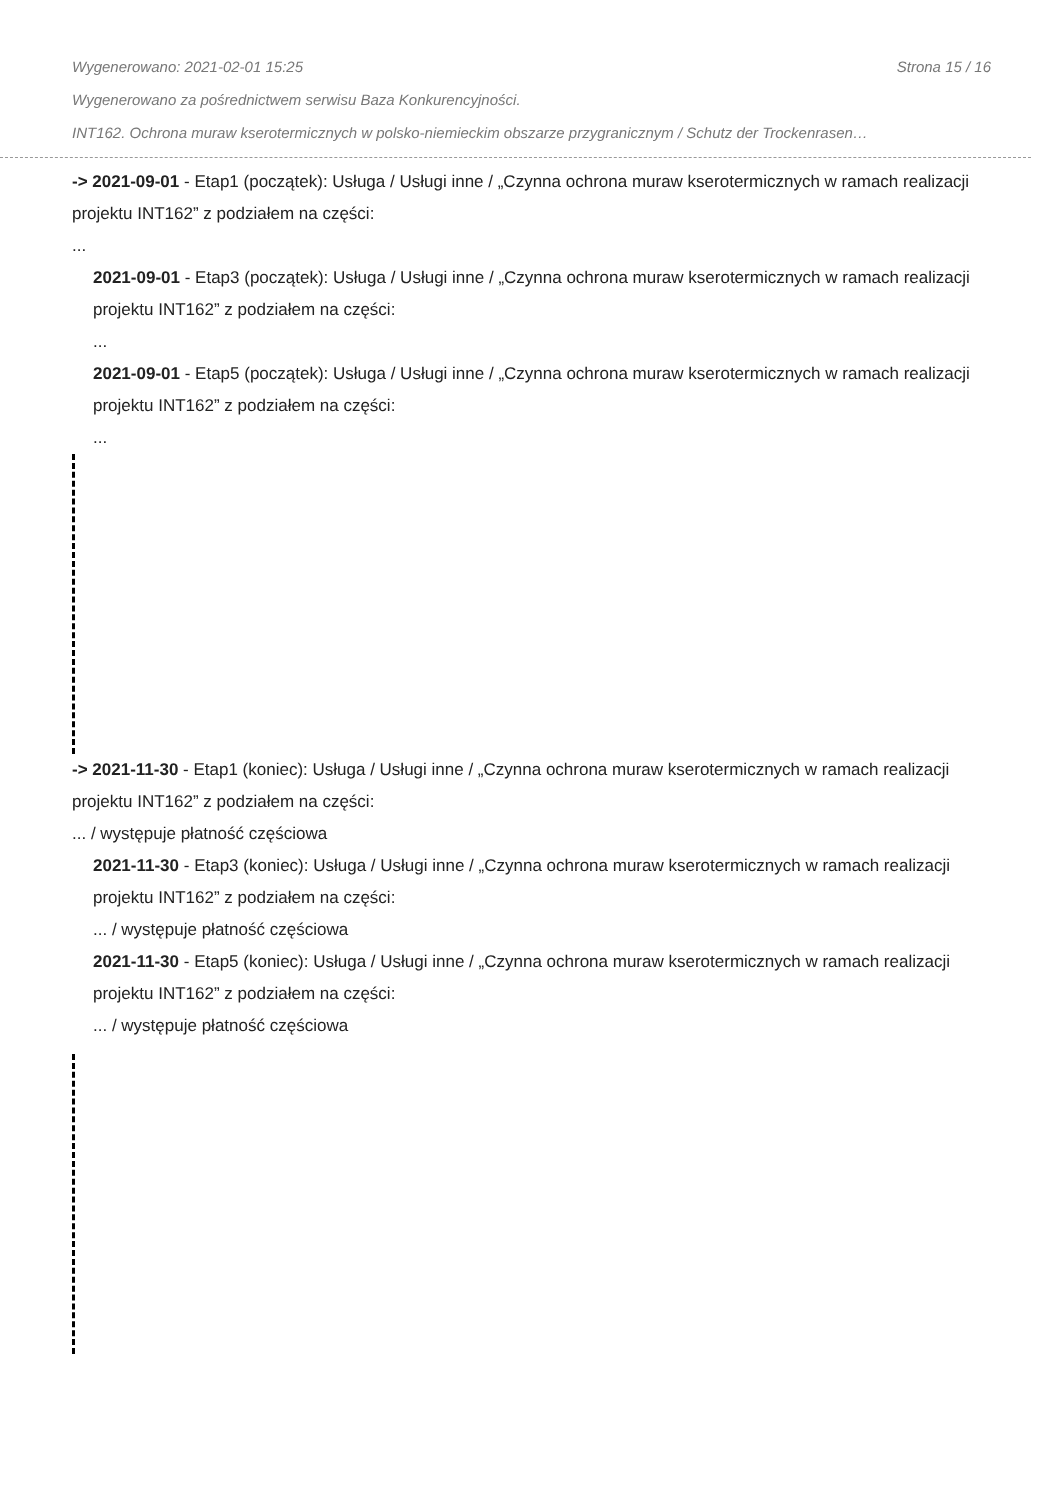Wygenerowano: 2021-02-01 15:25 Strona 15 / 16
Wygenerowano za pośrednictwem serwisu Baza Konkurencyjności.
INT162. Ochrona muraw kserotermicznych w polsko-niemieckim obszarze przygranicznym / Schutz der Trockenrasen…
-> 2021-09-01 - Etap1 (początek): Usługa / Usługi inne / „Czynna ochrona muraw kserotermicznych w ramach realizacji projektu INT162” z podziałem na części:
...
2021-09-01 - Etap3 (początek): Usługa / Usługi inne / „Czynna ochrona muraw kserotermicznych w ramach realizacji projektu INT162” z podziałem na części:
...
2021-09-01 - Etap5 (początek): Usługa / Usługi inne / „Czynna ochrona muraw kserotermicznych w ramach realizacji projektu INT162” z podziałem na części:
...
-> 2021-11-30 - Etap1 (koniec): Usługa / Usługi inne / „Czynna ochrona muraw kserotermicznych w ramach realizacji projektu INT162” z podziałem na części:
... / występuje płatność częściowa
2021-11-30 - Etap3 (koniec): Usługa / Usługi inne / „Czynna ochrona muraw kserotermicznych w ramach realizacji projektu INT162” z podziałem na części:
... / występuje płatność częściowa
2021-11-30 - Etap5 (koniec): Usługa / Usługi inne / „Czynna ochrona muraw kserotermicznych w ramach realizacji projektu INT162” z podziałem na części:
... / występuje płatność częściowa